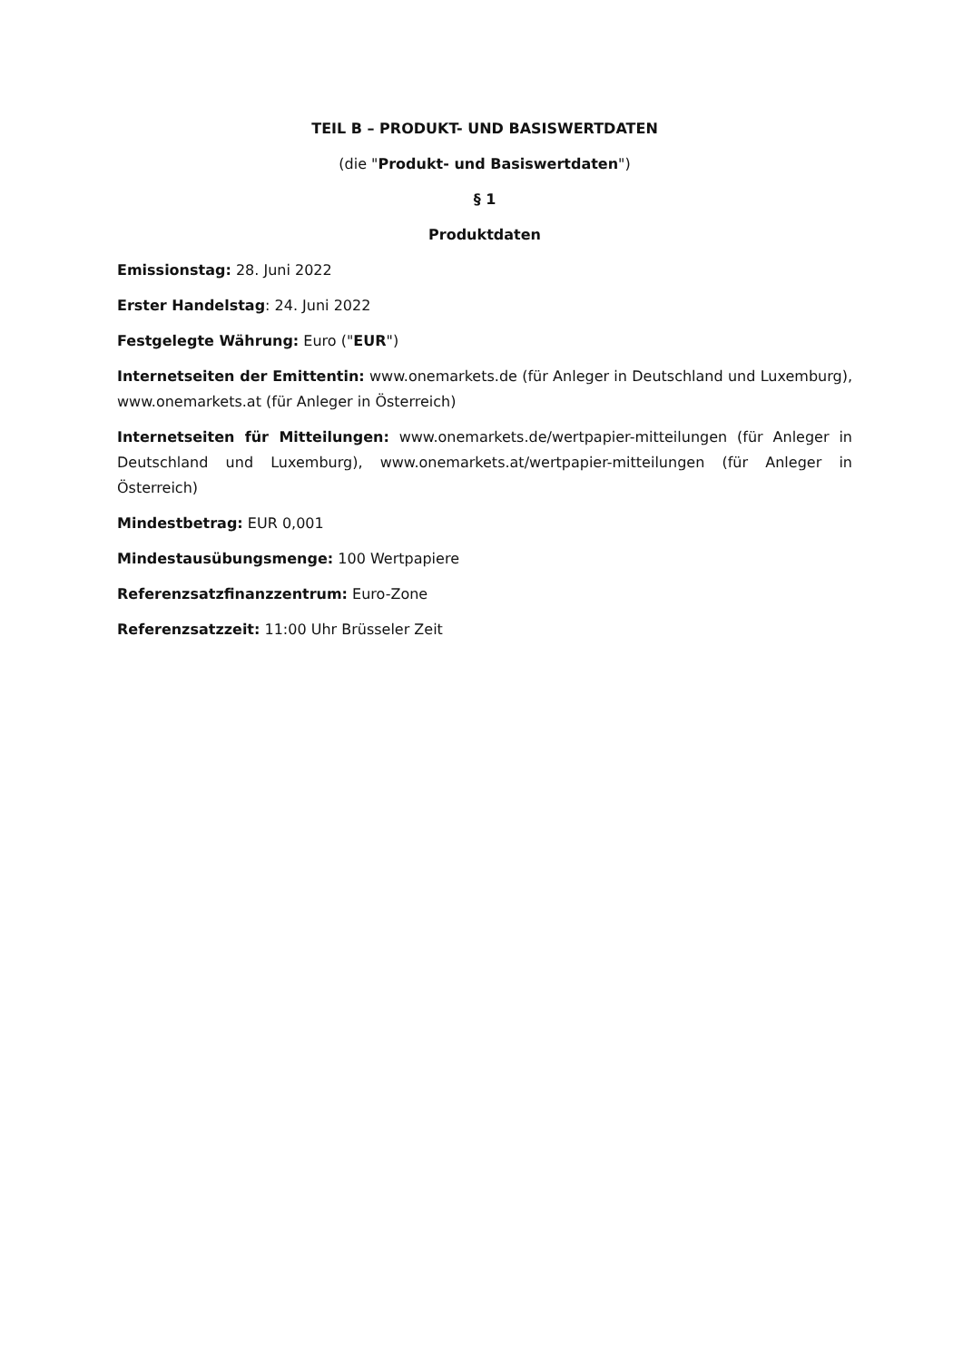TEIL B – PRODUKT- UND BASISWERTDATEN
(die "Produkt- und Basiswertdaten")
§ 1
Produktdaten
Emissionstag: 28. Juni 2022
Erster Handelstag: 24. Juni 2022
Festgelegte Währung: Euro ("EUR")
Internetseiten der Emittentin: www.onemarkets.de (für Anleger in Deutschland und Luxemburg), www.onemarkets.at (für Anleger in Österreich)
Internetseiten für Mitteilungen: www.onemarkets.de/wertpapier-mitteilungen (für Anleger in Deutschland und Luxemburg), www.onemarkets.at/wertpapier-mitteilungen (für Anleger in Österreich)
Mindestbetrag: EUR 0,001
Mindestausübungsmenge: 100 Wertpapiere
Referenzsatzfinanzzentrum: Euro-Zone
Referenzsatzzeit: 11:00 Uhr Brüsseler Zeit